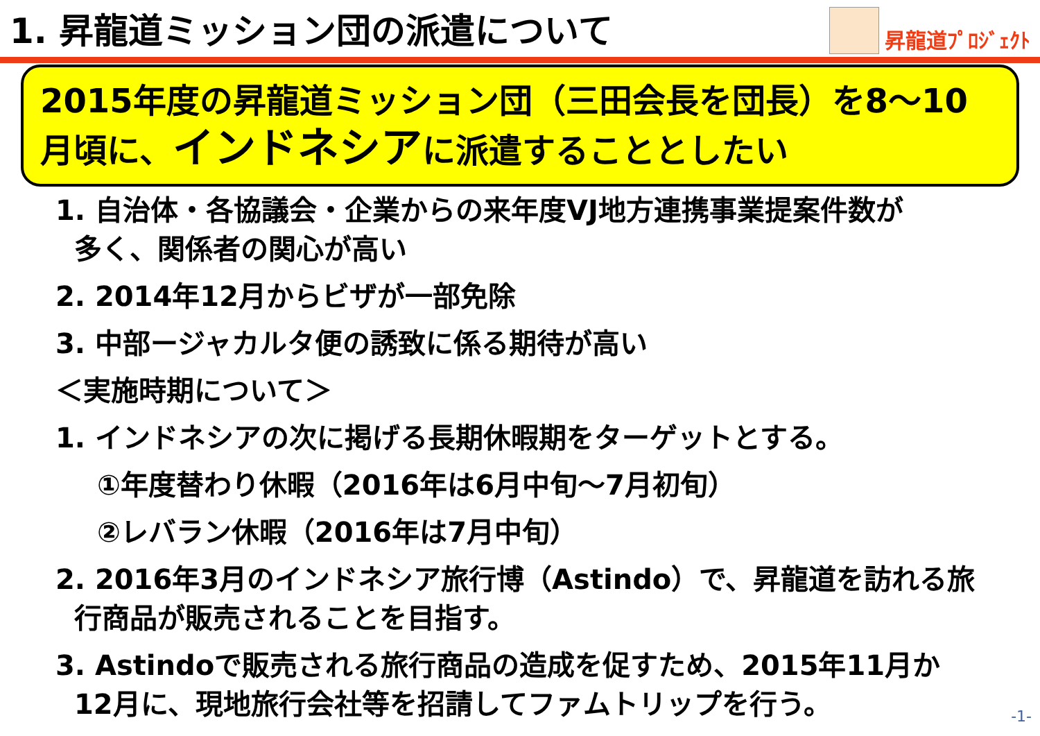1. 昇龍道ミッション団の派遣について
昇龍道ﾌﾟﾛｼﾞｪｸﾄ
2015年度の昇龍道ミッション団（三田会長を団長）を8～10月頃に、インドネシアに派遣することとしたい
1. 自治体・各協議会・企業からの来年度VJ地方連携事業提案件数が
多く、関係者の関心が高い
2. 2014年12月からビザが一部免除
3. 中部ージャカルタ便の誘致に係る期待が高い
＜実施時期について＞
1. インドネシアの次に掲げる長期休暇期をターゲットとする。
①年度替わり休暇（2016年は6月中旬～7月初旬）
②レバラン休暇（2016年は7月中旬）
2. 2016年3月のインドネシア旅行博（Astindo）で、昇龍道を訪れる旅
行商品が販売されることを目指す。
3. Astindoで販売される旅行商品の造成を促すため、2015年11月か
12月に、現地旅行会社等を招請してファムトリップを行う。
-1-